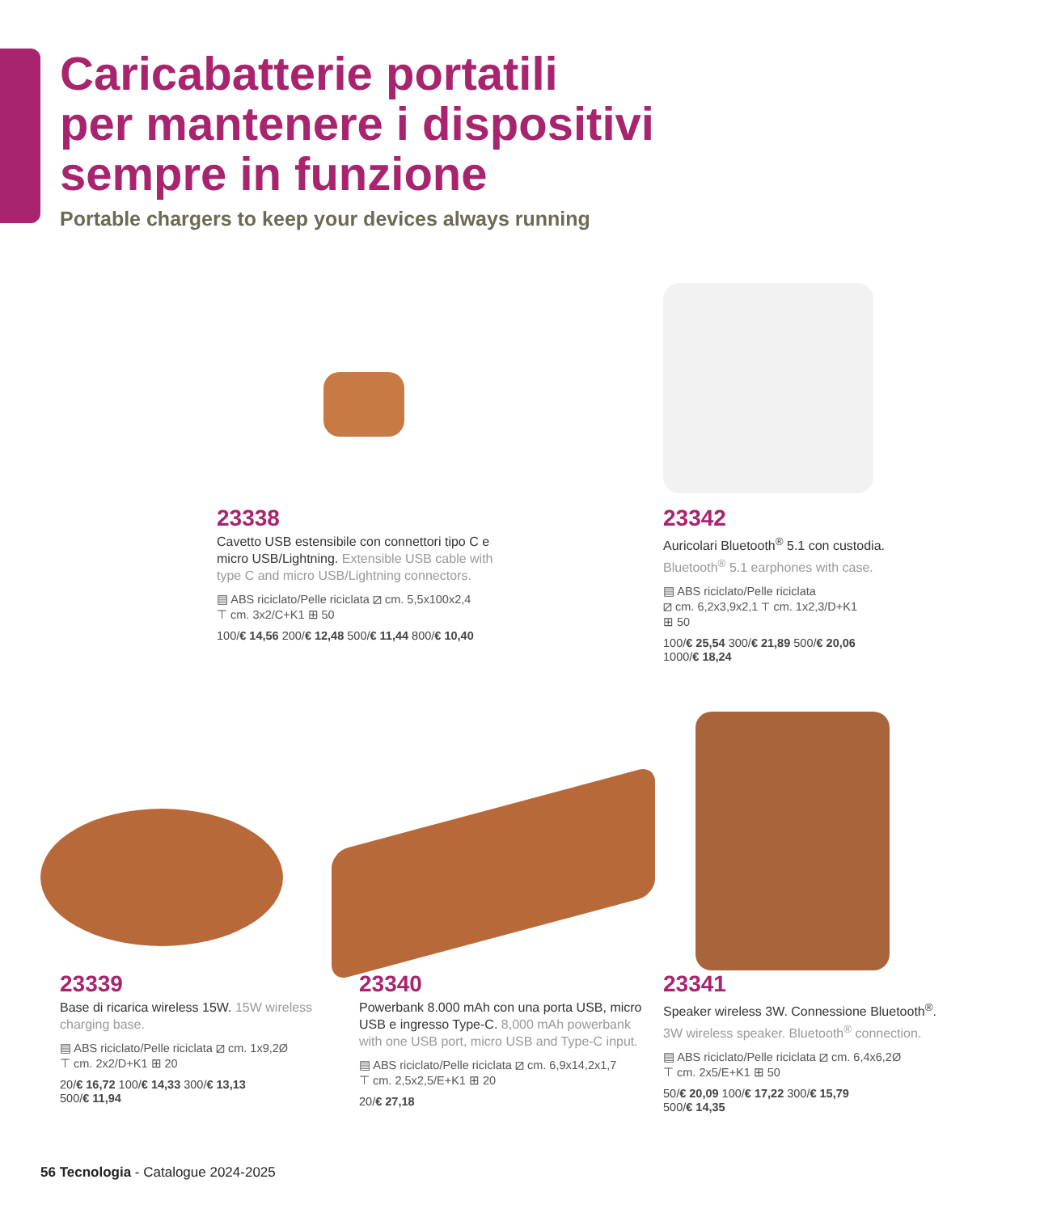Caricabatterie portatili
per mantenere i dispositivi
sempre in funzione
Portable chargers to keep your devices always running
23338
Cavetto USB estensibile con connettori tipo C e micro USB/Lightning. Extensible USB cable with type C and micro USB/Lightning connectors.
▤ ABS riciclato/Pelle riciclata ⧄ cm. 5,5x100x2,4
⊤ cm. 3x2/C+K1 ⊞ 50
100/€ 14,56 200/€ 12,48 500/€ 11,44 800/€ 10,40
23342
Auricolari Bluetooth<sup>®</sup> 5.1 con custodia. Bluetooth<sup>®</sup> 5.1 earphones with case.
▤ ABS riciclato/Pelle riciclata
⧄ cm. 6,2x3,9x2,1 ⊤ cm. 1x2,3/D+K1
⊞ 50
100/€ 25,54 300/€ 21,89 500/€ 20,06
1000/€ 18,24
23339
Base di ricarica wireless 15W. 15W wireless charging base.
▤ ABS riciclato/Pelle riciclata ⧄ cm. 1x9,2Ø
⊤ cm. 2x2/D+K1 ⊞ 20
20/€ 16,72 100/€ 14,33 300/€ 13,13
500/€ 11,94
23340
Powerbank 8.000 mAh con una porta USB, micro USB e ingresso Type-C. 8,000 mAh powerbank with one USB port, micro USB and Type-C input.
▤ ABS riciclato/Pelle riciclata ⧄ cm. 6,9x14,2x1,7
⊤ cm. 2,5x2,5/E+K1 ⊞ 20
20/€ 27,18
23341
Speaker wireless 3W. Connessione Bluetooth<sup>®</sup>. 3W wireless speaker. Bluetooth<sup>®</sup> connection.
▤ ABS riciclato/Pelle riciclata ⧄ cm. 6,4x6,2Ø
⊤ cm. 2x5/E+K1 ⊞ 50
50/€ 20,09 100/€ 17,22 300/€ 15,79
500/€ 14,35
56 Tecnologia - Catalogue 2024-2025